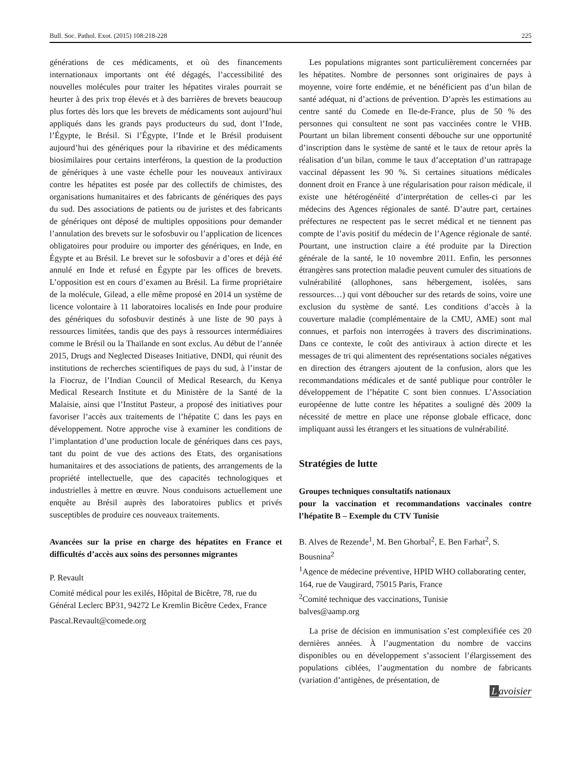Bull. Soc. Pathol. Exot. (2015) 108:218-228 225
générations de ces médicaments, et où des financements internationaux importants ont été dégagés, l’accessibilité des nouvelles molécules pour traiter les hépatites virales pourrait se heurter à des prix trop élevés et à des barrières de brevets beaucoup plus fortes dès lors que les brevets de médicaments sont aujourd’hui appliqués dans les grands pays producteurs du sud, dont l’Inde, l’Égypte, le Brésil. Si l’Égypte, l’Inde et le Brésil produisent aujourd’hui des génériques pour la ribavirine et des médicaments biosimilaires pour certains interférons, la question de la production de génériques à une vaste échelle pour les nouveaux antiviraux contre les hépatites est posée par des collectifs de chimistes, des organisations humanitaires et des fabricants de génériques des pays du sud. Des associations de patients ou de juristes et des fabricants de génériques ont déposé de multiples oppositions pour demander l’annulation des brevets sur le sofosbuvir ou l’application de licences obligatoires pour produire ou importer des génériques, en Inde, en Égypte et au Brésil. Le brevet sur le sofosbuvir a d’ores et déjà été annulé en Inde et refusé en Égypte par les offices de brevets. L’opposition est en cours d’examen au Brésil. La firme propriétaire de la molécule, Gilead, a elle même proposé en 2014 un système de licence volontaire à 11 laboratoires localisés en Inde pour produire des génériques du sofosbuvir destinés à une liste de 90 pays à ressources limitées, tandis que des pays à ressources intermédiaires comme le Brésil ou la Thaïlande en sont exclus. Au début de l’année 2015, Drugs and Neglected Diseases Initiative, DNDI, qui réunit des institutions de recherches scientifiques de pays du sud, à l’instar de la Fiocruz, de l’Indian Council of Medical Research, du Kenya Medical Research Institute et du Ministère de la Santé de la Malaisie, ainsi que l’Institut Pasteur, a proposé des initiatives pour favoriser l’accès aux traitements de l’hépatite C dans les pays en développement. Notre approche vise à examiner les conditions de l’implantation d’une production locale de génériques dans ces pays, tant du point de vue des actions des Etats, des organisations humanitaires et des associations de patients, des arrangements de la propriété intellectuelle, que des capacités technologiques et industrielles à mettre en œuvre. Nous conduisons actuellement une enquête au Brésil auprès des laboratoires publics et privés susceptibles de produire ces nouveaux traitements.
Avancées sur la prise en charge des hépatites en France et difficultés d’accès aux soins des personnes migrantes
P. Revault
Comité médical pour les exilés, Hôpital de Bicêtre, 78, rue du Général Leclerc BP31, 94272 Le Kremlin Bicêtre Cedex, France
Pascal.Revault@comede.org
Les populations migrantes sont particulièrement concernées par les hépatites. Nombre de personnes sont originaires de pays à moyenne, voire forte endémie, et ne bénéficient pas d’un bilan de santé adéquat, ni d’actions de prévention. D’après les estimations au centre santé du Comede en Ile-de-France, plus de 50 % des personnes qui consultent ne sont pas vaccinées contre le VHB. Pourtant un bilan librement consenti débouche sur une opportunité d’inscription dans le système de santé et le taux de retour après la réalisation d’un bilan, comme le taux d’acceptation d’un rattrapage vaccinal dépassent les 90 %. Si certaines situations médicales donnent droit en France à une régularisation pour raison médicale, il existe une hétérogénéité d’interprétation de celles-ci par les médecins des Agences régionales de santé. D’autre part, certaines préfectures ne respectent pas le secret médical et ne tiennent pas compte de l’avis positif du médecin de l’Agence régionale de santé. Pourtant, une instruction claire a été produite par la Direction générale de la santé, le 10 novembre 2011. Enfin, les personnes étrangères sans protection maladie peuvent cumuler des situations de vulnérabilité (allophones, sans hébergement, isolées, sans ressources…) qui vont déboucher sur des retards de soins, voire une exclusion du système de santé. Les conditions d’accès à la couverture maladie (complémentaire de la CMU, AME) sont mal connues, et parfois non interrogées à travers des discriminations. Dans ce contexte, le coût des antiviraux à action directe et les messages de tri qui alimentent des représentations sociales négatives en direction des étrangers ajoutent de la confusion, alors que les recommandations médicales et de santé publique pour contrôler le développement de l’hépatite C sont bien connues. L’Association européenne de lutte contre les hépatites a souligné dès 2009 la nécessité de mettre en place une réponse globale efficace, donc impliquant aussi les étrangers et les situations de vulnérabilité.
Stratégies de lutte
Groupes techniques consultatifs nationaux
pour la vaccination et recommandations vaccinales contre l’hépatite B – Exemple du CTV Tunisie
B. Alves de Rezende<sup>1</sup>, M. Ben Ghorbal<sup>2</sup>, E. Ben Farhat<sup>2</sup>, S. Bousnina<sup>2</sup>
<sup>1</sup> Agence de médecine préventive, HPID WHO collaborating center, 164, rue de Vaugirard, 75015 Paris, France
<sup>2</sup> Comité technique des vaccinations, Tunisie
balves@aamp.org
La prise de décision en immunisation s’est complexifiée ces 20 dernières années. À l’augmentation du nombre de vaccins disponibles ou en développement s’associent l’élargissement des populations ciblées, l’augmentation du nombre de fabricants (variation d’antigènes, de présentation, de
Lavoisier